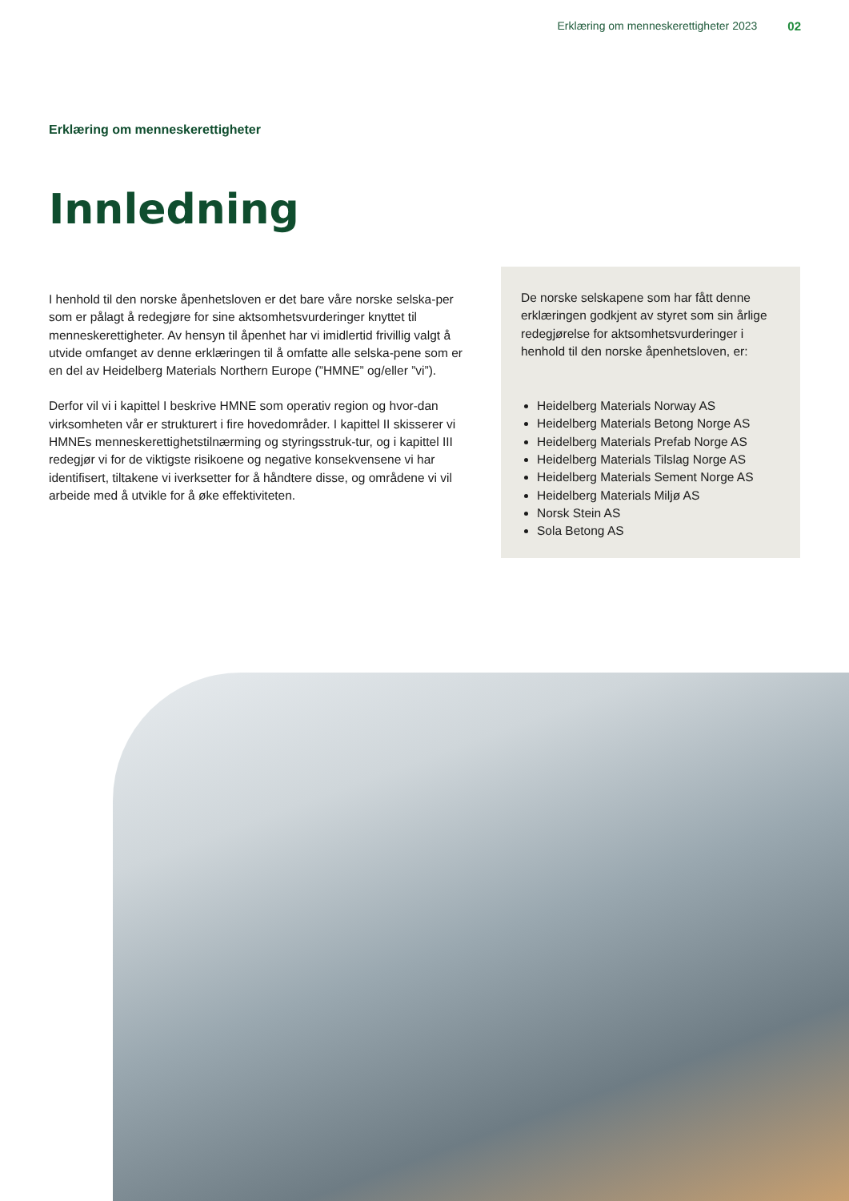Erklæring om menneskerettigheter 2023 02
Erklæring om menneskerettigheter
Innledning
I henhold til den norske åpenhetsloven er det bare våre norske selska-per som er pålagt å redegjøre for sine aktsomhetsvurderinger knyttet til menneskerettigheter. Av hensyn til åpenhet har vi imidlertid frivillig valgt å utvide omfanget av denne erklæringen til å omfatte alle selska-pene som er en del av Heidelberg Materials Northern Europe (”HMNE” og/eller ”vi”).
Derfor vil vi i kapittel I beskrive HMNE som operativ region og hvor-dan virksomheten vår er strukturert i fire hovedområder. I kapittel II skisserer vi HMNEs menneskerettighetstilnærming og styringsstruk-tur, og i kapittel III redegjør vi for de viktigste risikoene og negative konsekvensene vi har identifisert, tiltakene vi iverksetter for å håndtere disse, og områdene vi vil arbeide med å utvikle for å øke effektiviteten.
De norske selskapene som har fått denne erklæringen godkjent av styret som sin årlige redegjørelse for aktsomhetsvurderinger i henhold til den norske åpenhetsloven, er:
Heidelberg Materials Norway AS
Heidelberg Materials Betong Norge AS
Heidelberg Materials Prefab Norge AS
Heidelberg Materials Tilslag Norge AS
Heidelberg Materials Sement Norge AS
Heidelberg Materials Miljø AS
Norsk Stein AS
Sola Betong AS